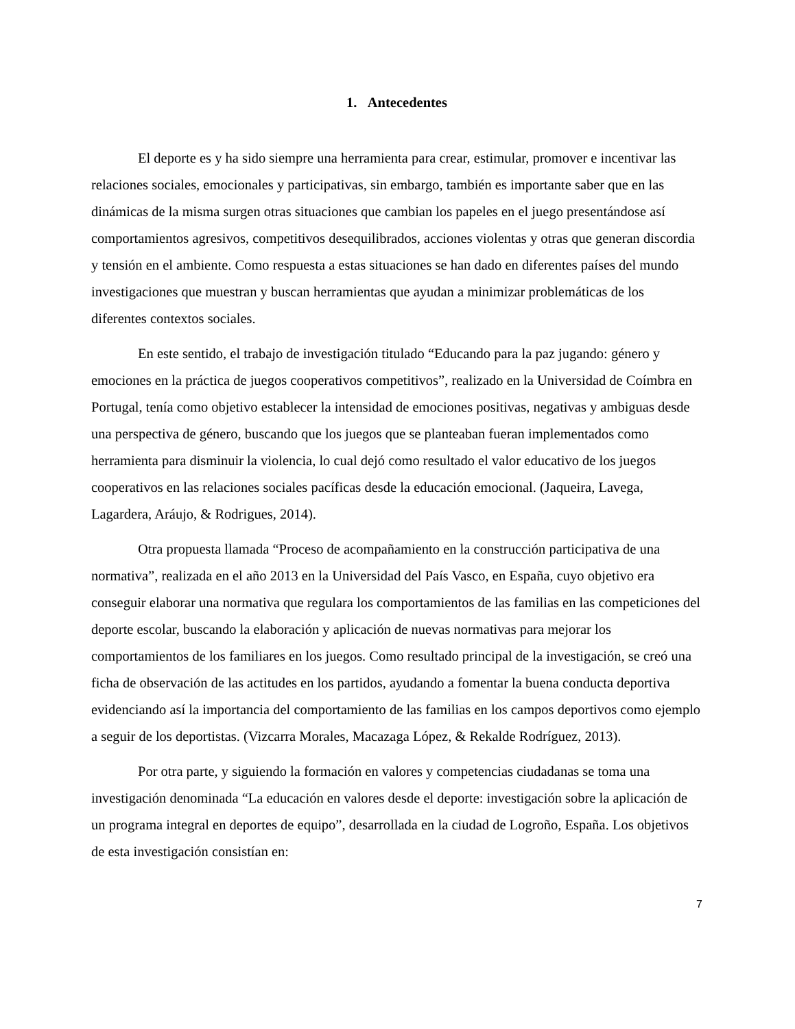1. Antecedentes
El deporte es y ha sido siempre una herramienta para crear, estimular, promover e incentivar las relaciones sociales, emocionales y participativas, sin embargo, también es importante saber que en las dinámicas de la misma surgen otras situaciones que cambian los papeles en el juego presentándose así comportamientos agresivos, competitivos desequilibrados, acciones violentas y otras que generan discordia y tensión en el ambiente. Como respuesta a estas situaciones se han dado en diferentes países del mundo investigaciones que muestran y buscan herramientas que ayudan a minimizar problemáticas de los diferentes contextos sociales.
En este sentido, el trabajo de investigación titulado “Educando para la paz jugando: género y emociones en la práctica de juegos cooperativos competitivos”, realizado en la Universidad de Coímbra en Portugal, tenía como objetivo establecer la intensidad de emociones positivas, negativas y ambiguas desde una perspectiva de género, buscando que los juegos que se planteaban fueran implementados como herramienta para disminuir la violencia, lo cual dejó como resultado el valor educativo de los juegos cooperativos en las relaciones sociales pacíficas desde la educación emocional. (Jaqueira, Lavega, Lagardera, Aráujo, & Rodrigues, 2014).
Otra propuesta llamada “Proceso de acompañamiento en la construcción participativa de una normativa”, realizada en el año 2013 en la Universidad del País Vasco, en España, cuyo objetivo era conseguir elaborar una normativa que regulara los comportamientos de las familias en las competiciones del deporte escolar, buscando la elaboración y aplicación de nuevas normativas para mejorar los comportamientos de los familiares en los juegos. Como resultado principal de la investigación, se creó una ficha de observación de las actitudes en los partidos, ayudando a fomentar la buena conducta deportiva evidenciando así la importancia del comportamiento de las familias en los campos deportivos como ejemplo a seguir de los deportistas. (Vizcarra Morales, Macazaga López, & Rekalde Rodríguez, 2013).
Por otra parte, y siguiendo la formación en valores y competencias ciudadanas se toma una investigación denominada “La educación en valores desde el deporte: investigación sobre la aplicación de un programa integral en deportes de equipo”, desarrollada en la ciudad de Logroño, España. Los objetivos de esta investigación consistían en:
7